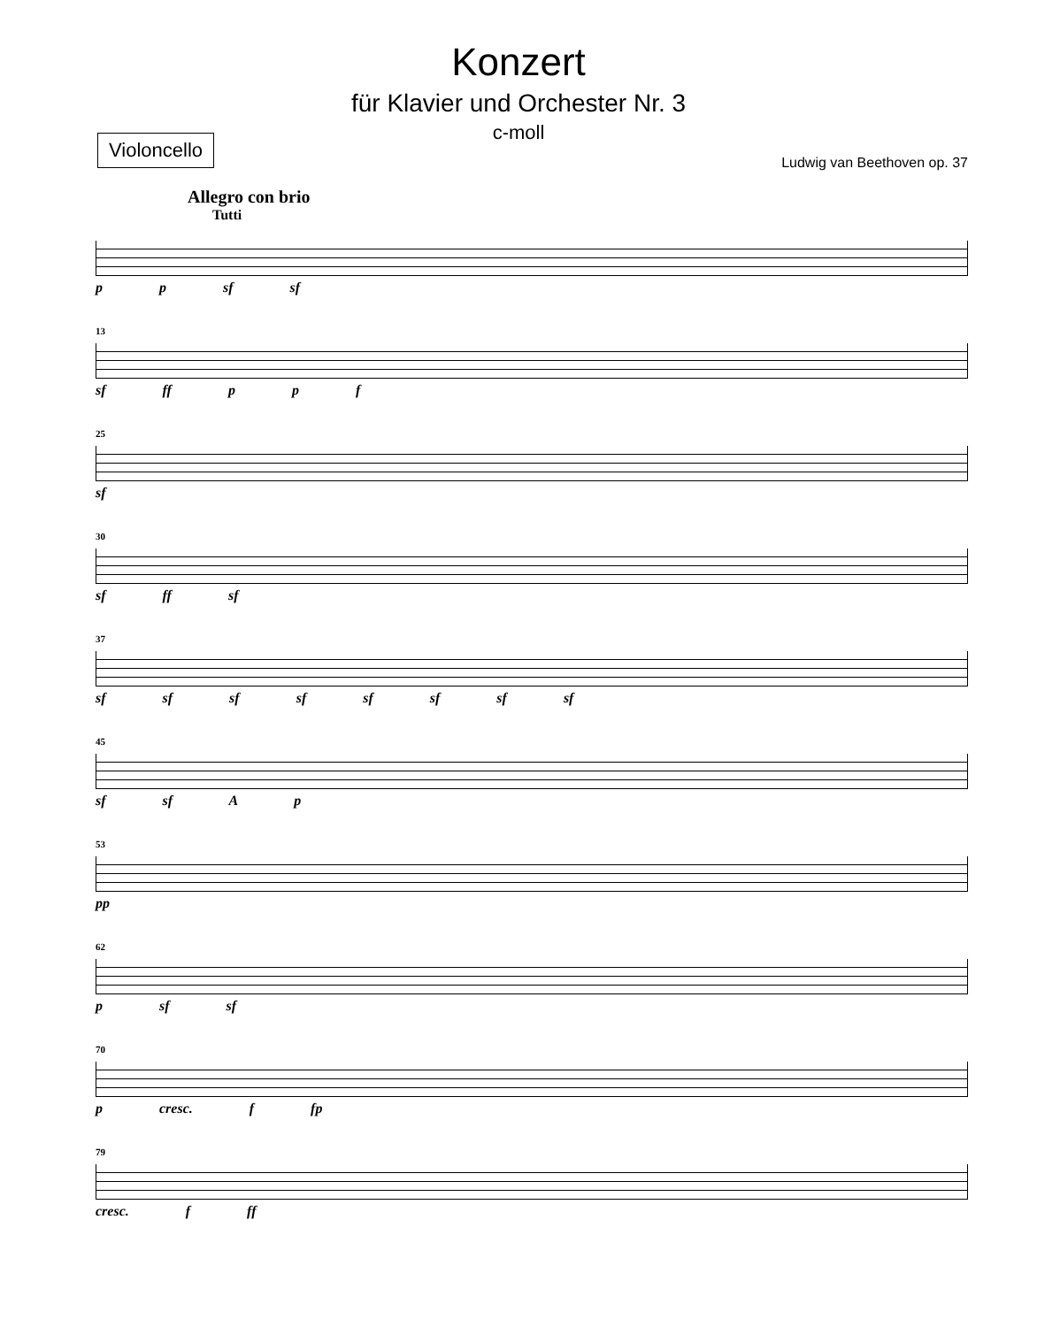Konzert
für Klavier und Orchester Nr. 3
c-moll
Violoncello
Ludwig van Beethoven op. 37
Allegro con brio
Tutti
p p sf sf
13
sf ff p p f
25
sf
30
sf ff sf
37
sf sf sf sf sf sf sf sf
45
sf sf A p
53
pp
62
p sf sf
70
p cresc. f fp
79
cresc. f ff